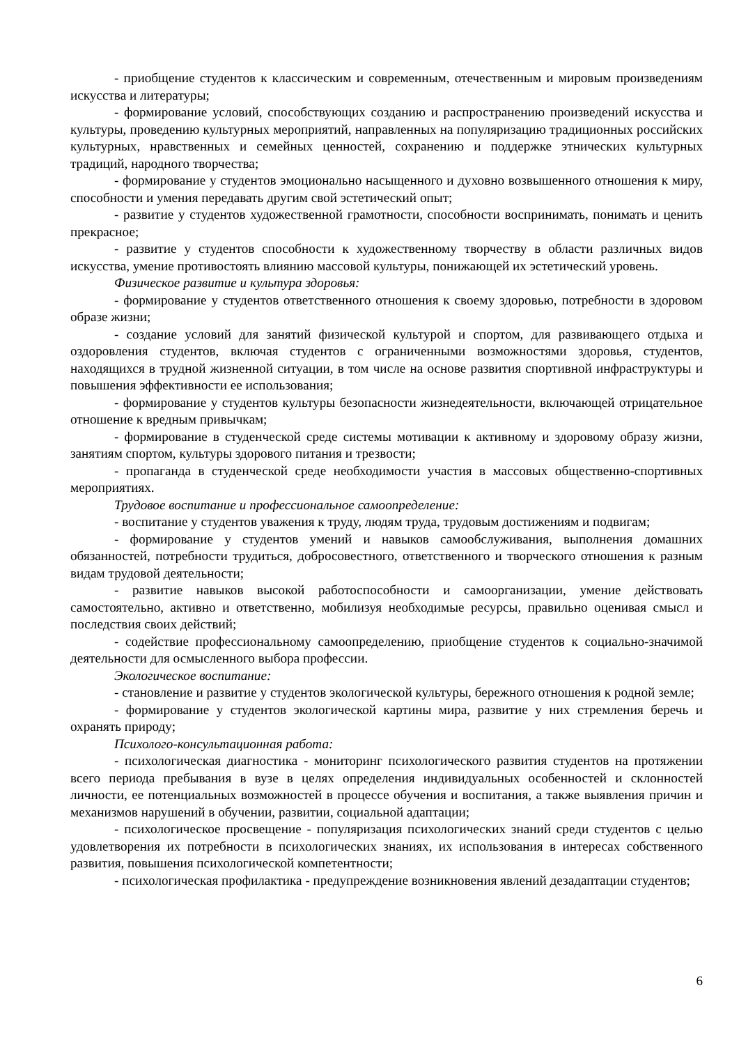- приобщение студентов к классическим и современным, отечественным и мировым произведениям искусства и литературы;
- формирование условий, способствующих созданию и распространению произведений искусства и культуры, проведению культурных мероприятий, направленных на популяризацию традиционных российских культурных, нравственных и семейных ценностей, сохранению и поддержке этнических культурных традиций, народного творчества;
- формирование у студентов эмоционально насыщенного и духовно возвышенного отношения к миру, способности и умения передавать другим свой эстетический опыт;
- развитие у студентов художественной грамотности, способности воспринимать, понимать и ценить прекрасное;
- развитие у студентов способности к художественному творчеству в области различных видов искусства, умение противостоять влиянию массовой культуры, понижающей их эстетический уровень.
Физическое развитие и культура здоровья:
- формирование у студентов ответственного отношения к своему здоровью, потребности в здоровом образе жизни;
- создание условий для занятий физической культурой и спортом, для развивающего отдыха и оздоровления студентов, включая студентов с ограниченными возможностями здоровья, студентов, находящихся в трудной жизненной ситуации, в том числе на основе развития спортивной инфраструктуры и повышения эффективности ее использования;
- формирование у студентов культуры безопасности жизнедеятельности, включающей отрицательное отношение к вредным привычкам;
- формирование в студенческой среде системы мотивации к активному и здоровому образу жизни, занятиям спортом, культуры здорового питания и трезвости;
- пропаганда в студенческой среде необходимости участия в массовых общественно-спортивных мероприятиях.
Трудовое воспитание и профессиональное самоопределение:
- воспитание у студентов уважения к труду, людям труда, трудовым достижениям и подвигам;
- формирование у студентов умений и навыков самообслуживания, выполнения домашних обязанностей, потребности трудиться, добросовестного, ответственного и творческого отношения к разным видам трудовой деятельности;
- развитие навыков высокой работоспособности и самоорганизации, умение действовать самостоятельно, активно и ответственно, мобилизуя необходимые ресурсы, правильно оценивая смысл и последствия своих действий;
- содействие профессиональному самоопределению, приобщение студентов к социально-значимой деятельности для осмысленного выбора профессии.
Экологическое воспитание:
- становление и развитие у студентов экологической культуры, бережного отношения к родной земле;
- формирование у студентов экологической картины мира, развитие у них стремления беречь и охранять природу;
Психолого-консультационная работа:
- психологическая диагностика - мониторинг психологического развития студентов на протяжении всего периода пребывания в вузе в целях определения индивидуальных особенностей и склонностей личности, ее потенциальных возможностей в процессе обучения и воспитания, а также выявления причин и механизмов нарушений в обучении, развитии, социальной адаптации;
- психологическое просвещение - популяризация психологических знаний среди студентов с целью удовлетворения их потребности в психологических знаниях, их использования в интересах собственного развития, повышения психологической компетентности;
- психологическая профилактика - предупреждение возникновения явлений дезадаптации студентов;
6